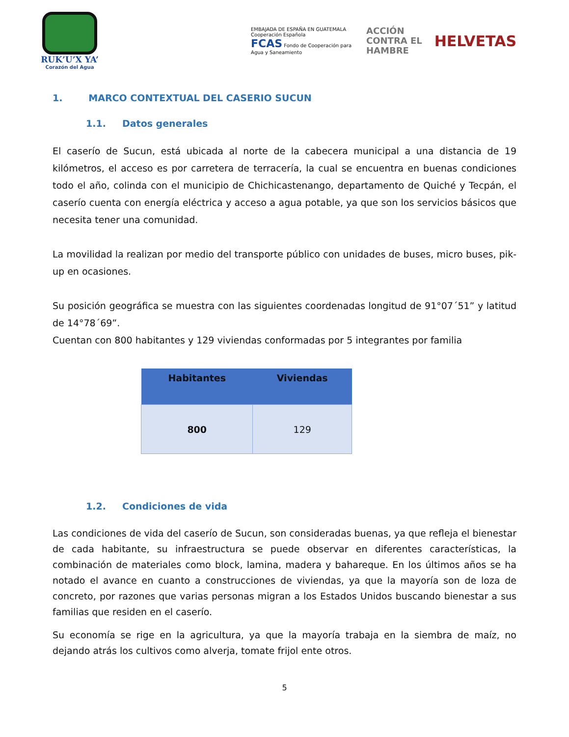RUK’U’X YA’
Corazón del Agua
EMBAJADA DE ESPAÑA EN GUATEMALA Cooperación Española
FCAS Fondo de Cooperación para Agua y Saneamiento
ACCIÓN
CONTRA EL
HAMBRE
HELVETAS
1. MARCO CONTEXTUAL DEL CASERIO SUCUN
1.1. Datos generales
El caserío de Sucun, está ubicada al norte de la cabecera municipal a una distancia de 19 kilómetros, el acceso es por carretera de terracería, la cual se encuentra en buenas condiciones todo el año, colinda con el municipio de Chichicastenango, departamento de Quiché y Tecpán, el caserío cuenta con energía eléctrica y acceso a agua potable, ya que son los servicios básicos que necesita tener una comunidad.
La movilidad la realizan por medio del transporte público con unidades de buses, micro buses, pik-up en ocasiones.
Su posición geográfica se muestra con las siguientes coordenadas longitud de 91°07´51” y latitud de 14°78´69”.
Cuentan con 800 habitantes y 129 viviendas conformadas por 5 integrantes por familia
| Habitantes | Viviendas |
| --- | --- |
| 800 | 129 |
1.2. Condiciones de vida
Las condiciones de vida del caserío de Sucun, son consideradas buenas, ya que refleja el bienestar de cada habitante, su infraestructura se puede observar en diferentes características, la combinación de materiales como block, lamina, madera y bahareque. En los últimos años se ha notado el avance en cuanto a construcciones de viviendas, ya que la mayoría son de loza de concreto, por razones que varias personas migran a los Estados Unidos buscando bienestar a sus familias que residen en el caserío.
Su economía se rige en la agricultura, ya que la mayoría trabaja en la siembra de maíz, no dejando atrás los cultivos como alverja, tomate frijol ente otros.
5